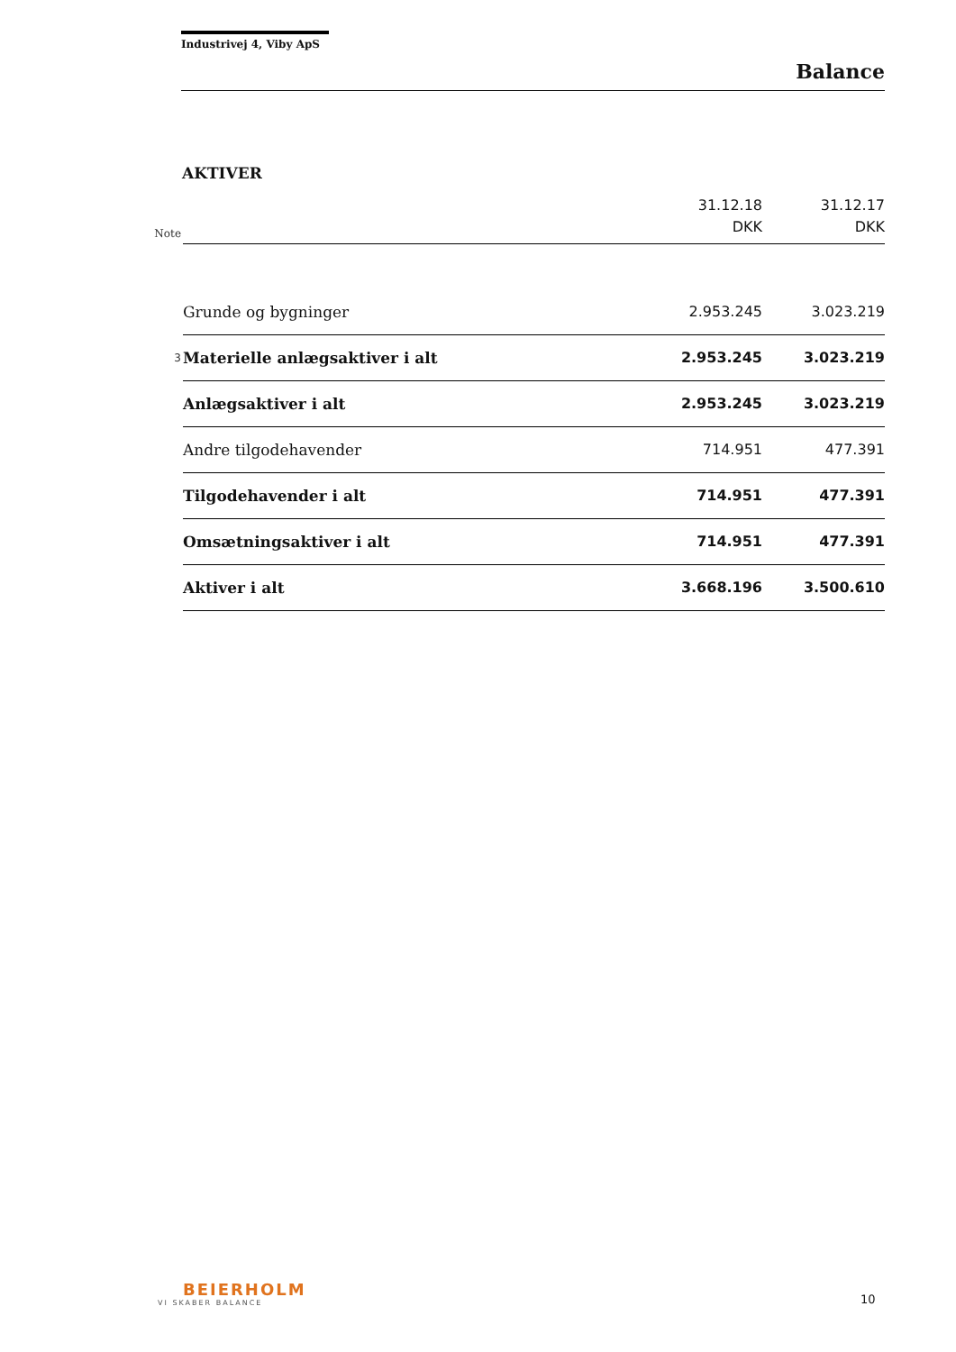Industrivej 4, Viby ApS
Balance
AKTIVER
| Note | | 31.12.18 DKK | 31.12.17 DKK |
| | Grunde og bygninger | 2.953.245 | 3.023.219 |
| 3 | Materielle anlægsaktiver i alt | 2.953.245 | 3.023.219 |
| | Anlægsaktiver i alt | 2.953.245 | 3.023.219 |
| | Andre tilgodehavender | 714.951 | 477.391 |
| | Tilgodehavender i alt | 714.951 | 477.391 |
| | Omsætningsaktiver i alt | 714.951 | 477.391 |
| | Aktiver i alt | 3.668.196 | 3.500.610 |
BEIERHOLM
VI SKABER BALANCE
10